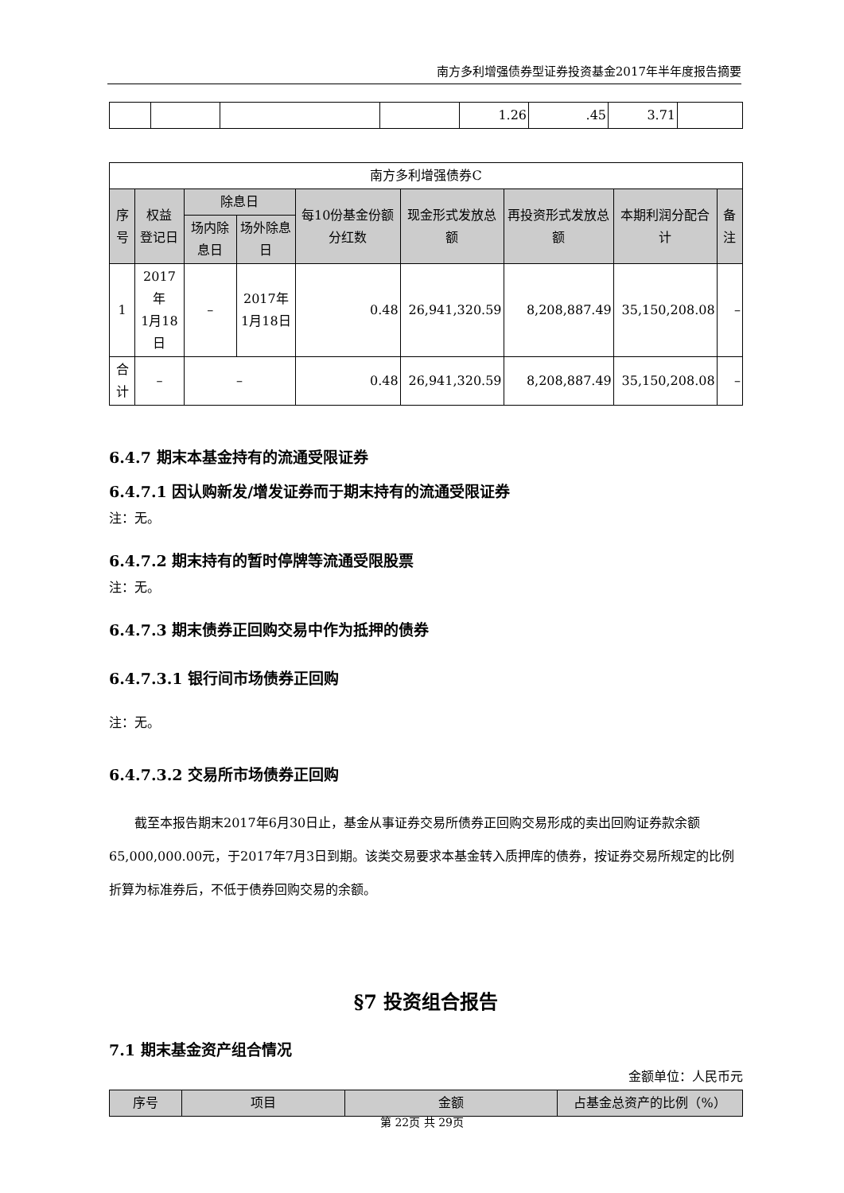南方多利增强债券型证券投资基金2017年半年度报告摘要
| | | | | 1.26 | .45 | 3.71 | |
| 南方多利增强债券C | | | | | | | | |
| 序号 | 权益 登记日 | 除息日 | | 每10份基金份额分红数 | 现金形式发放总额 | 再投资形式发放总额 | 本期利润分配合计 | 备注 |
| | | 场内除息日 | 场外除息日 | | | | | |
| 1 | 2017年 1月18日 | – | 2017年 1月18日 | 0.48 | 26,941,320.59 | 8,208,887.49 | 35,150,208.08 | – |
| 合计 | – | – | | 0.48 | 26,941,320.59 | 8,208,887.49 | 35,150,208.08 | – |
6.4.7 期末本基金持有的流通受限证券
6.4.7.1 因认购新发/增发证券而于期末持有的流通受限证券
注：无。
6.4.7.2 期末持有的暂时停牌等流通受限股票
注：无。
6.4.7.3 期末债券正回购交易中作为抵押的债券
6.4.7.3.1 银行间市场债券正回购
注：无。
6.4.7.3.2 交易所市场债券正回购
截至本报告期末2017年6月30日止，基金从事证券交易所债券正回购交易形成的卖出回购证券款余额65,000,000.00元，于2017年7月3日到期。该类交易要求本基金转入质押库的债券，按证券交易所规定的比例折算为标准券后，不低于债券回购交易的余额。
§7 投资组合报告
7.1 期末基金资产组合情况
金额单位：人民币元
| 序号 | 项目 | 金额 | 占基金总资产的比例（%） |
| --- | --- | --- | --- |
第 22页 共 29页